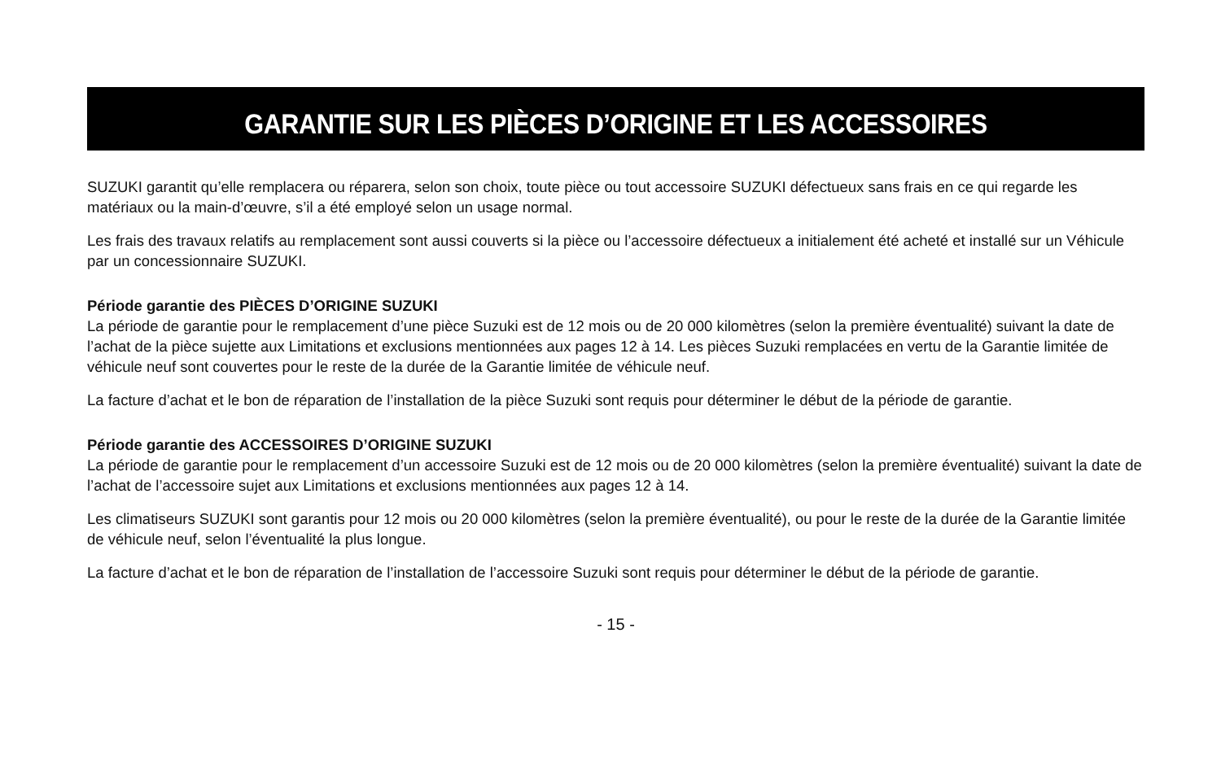GARANTIE SUR LES PIÈCES D’ORIGINE ET LES ACCESSOIRES
SUZUKI garantit qu’elle remplacera ou réparera, selon son choix, toute pièce ou tout accessoire SUZUKI défectueux sans frais en ce qui regarde les matériaux ou la main-d’œuvre, s’il a été employé selon un usage normal.
Les frais des travaux relatifs au remplacement sont aussi couverts si la pièce ou l’accessoire défectueux a initialement été acheté et installé sur un Véhicule par un concessionnaire SUZUKI.
Période garantie des PIÈCES D’ORIGINE SUZUKI
La période de garantie pour le remplacement d’une pièce Suzuki est de 12 mois ou de 20 000 kilomètres (selon la première éventualité) suivant la date de l’achat de la pièce sujette aux Limitations et exclusions mentionnées aux pages 12 à 14. Les pièces Suzuki remplacées en vertu de la Garantie limitée de véhicule neuf sont couvertes pour le reste de la durée de la Garantie limitée de véhicule neuf.
La facture d’achat et le bon de réparation de l’installation de la pièce Suzuki sont requis pour déterminer le début de la période de garantie.
Période garantie des ACCESSOIRES D’ORIGINE SUZUKI
La période de garantie pour le remplacement d’un accessoire Suzuki est de 12 mois ou de 20 000 kilomètres (selon la première éventualité) suivant la date de l’achat de l’accessoire sujet aux Limitations et exclusions mentionnées aux pages 12 à 14.
Les climatiseurs SUZUKI sont garantis pour 12 mois ou 20 000 kilomètres (selon la première éventualité), ou pour le reste de la durée de la Garantie limitée de véhicule neuf, selon l’éventualité la plus longue.
La facture d’achat et le bon de réparation de l’installation de l’accessoire Suzuki sont requis pour déterminer le début de la période de garantie.
- 15 -